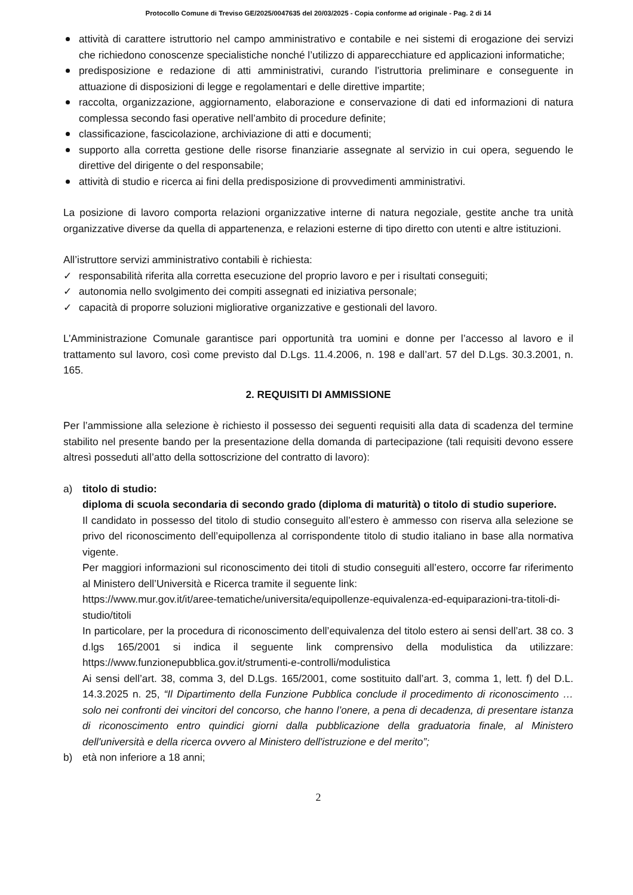Protocollo Comune di Treviso GE/2025/0047635 del 20/03/2025 - Copia conforme ad originale - Pag. 2 di 14
attività di carattere istruttorio nel campo amministrativo e contabile e nei sistemi di erogazione dei servizi che richiedono conoscenze specialistiche nonché l’utilizzo di apparecchiature ed applicazioni informatiche;
predisposizione e redazione di atti amministrativi, curando l’istruttoria preliminare e conseguente in attuazione di disposizioni di legge e regolamentari e delle direttive impartite;
raccolta, organizzazione, aggiornamento, elaborazione e conservazione di dati ed informazioni di natura complessa secondo fasi operative nell’ambito di procedure definite;
classificazione, fascicolazione, archiviazione di atti e documenti;
supporto alla corretta gestione delle risorse finanziarie assegnate al servizio in cui opera, seguendo le direttive del dirigente o del responsabile;
attività di studio e ricerca ai fini della predisposizione di provvedimenti amministrativi.
La posizione di lavoro comporta relazioni organizzative interne di natura negoziale, gestite anche tra unità organizzative diverse da quella di appartenenza, e relazioni esterne di tipo diretto con utenti e altre istituzioni.
All’istruttore servizi amministrativo contabili è richiesta:
✓ responsabilità riferita alla corretta esecuzione del proprio lavoro e per i risultati conseguiti;
✓ autonomia nello svolgimento dei compiti assegnati ed iniziativa personale;
✓ capacità di proporre soluzioni migliorative organizzative e gestionali del lavoro.
L’Amministrazione Comunale garantisce pari opportunità tra uomini e donne per l’accesso al lavoro e il trattamento sul lavoro, così come previsto dal D.Lgs. 11.4.2006, n. 198 e dall’art. 57 del D.Lgs. 30.3.2001, n. 165.
2. REQUISITI DI AMMISSIONE
Per l’ammissione alla selezione è richiesto il possesso dei seguenti requisiti alla data di scadenza del termine stabilito nel presente bando per la presentazione della domanda di partecipazione (tali requisiti devono essere altresì posseduti all’atto della sottoscrizione del contratto di lavoro):
a) titolo di studio:
diploma di scuola secondaria di secondo grado (diploma di maturità) o titolo di studio superiore.
Il candidato in possesso del titolo di studio conseguito all’estero è ammesso con riserva alla selezione se privo del riconoscimento dell’equipollenza al corrispondente titolo di studio italiano in base alla normativa vigente.
Per maggiori informazioni sul riconoscimento dei titoli di studio conseguiti all’estero, occorre far riferimento al Ministero dell’Università e Ricerca tramite il seguente link:
https://www.mur.gov.it/it/aree-tematiche/universita/equipollenze-equivalenza-ed-equiparazioni-tra-titoli-di-studio/titoli
In particolare, per la procedura di riconoscimento dell’equivalenza del titolo estero ai sensi dell’art. 38 co. 3 d.lgs 165/2001 si indica il seguente link comprensivo della modulistica da utilizzare: https://www.funzionepubblica.gov.it/strumenti-e-controlli/modulistica
Ai sensi dell’art. 38, comma 3, del D.Lgs. 165/2001, come sostituito dall’art. 3, comma 1, lett. f) del D.L. 14.3.2025 n. 25, “Il Dipartimento della Funzione Pubblica conclude il procedimento di riconoscimento … solo nei confronti dei vincitori del concorso, che hanno l’onere, a pena di decadenza, di presentare istanza di riconoscimento entro quindici giorni dalla pubblicazione della graduatoria finale, al Ministero dell'università e della ricerca ovvero al Ministero dell'istruzione e del merito”;
b) età non inferiore a 18 anni;
2